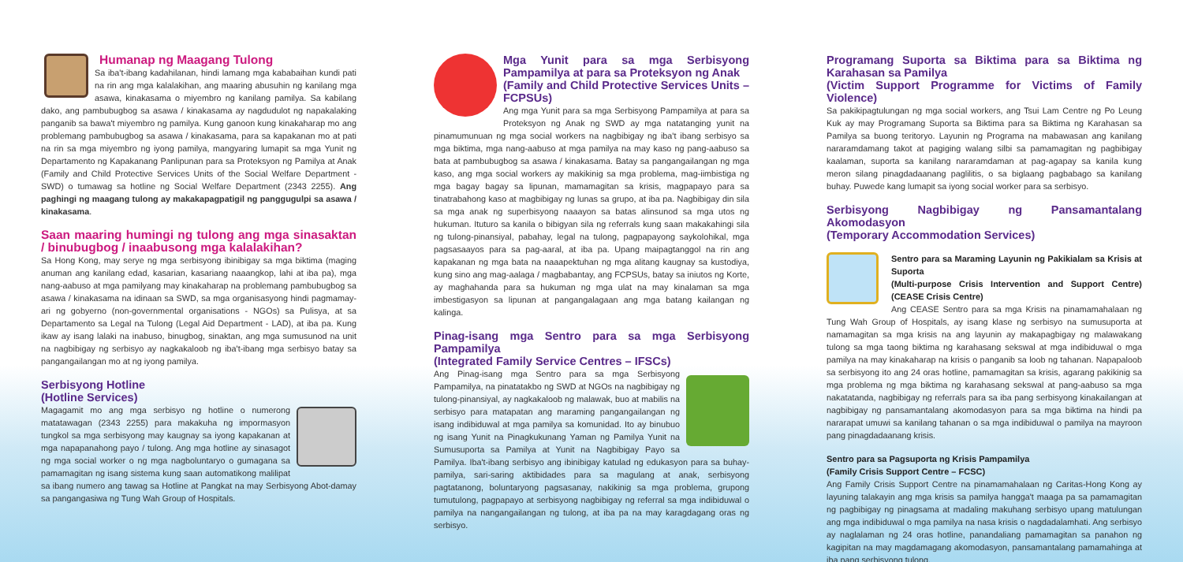Humanap ng Maagang Tulong
Sa iba't-ibang kadahilanan, hindi lamang mga kababaihan kundi pati na rin ang mga kalalakihan, ang maaring abusuhin ng kanilang mga asawa, kinakasama o miyembro ng kanilang pamilya. Sa kabilang dako, ang pambubugbog sa asawa / kinakasama ay nagdudulot ng napakalaking panganib sa bawa't miyembro ng pamilya. Kung ganoon kung kinakaharap mo ang problemang pambubugbog sa asawa / kinakasama, para sa kapakanan mo at pati na rin sa mga miyembro ng iyong pamilya, mangyaring lumapit sa mga Yunit ng Departamento ng Kapakanang Panlipunan para sa Proteksyon ng Pamilya at Anak (Family and Child Protective Services Units of the Social Welfare Department - SWD) o tumawag sa hotline ng Social Welfare Department (2343 2255). Ang paghingi ng maagang tulong ay makakapagpatigil ng panggugulpi sa asawa / kinakasama.
Saan maaring humingi ng tulong ang mga sinasaktan / binubugbog / inaabusong mga kalalakihan?
Sa Hong Kong, may serye ng mga serbisyong ibinibigay sa mga biktima (maging anuman ang kanilang edad, kasarian, kasariang naaangkop, lahi at iba pa), mga nang-aabuso at mga pamilyang may kinakaharap na problemang pambubugbog sa asawa / kinakasama na idinaan sa SWD, sa mga organisasyong hindi pagmamay-ari ng gobyerno (non-governmental organisations - NGOs) sa Pulisya, at sa Departamento sa Legal na Tulong (Legal Aid Department - LAD), at iba pa. Kung ikaw ay isang lalaki na inabuso, binugbog, sinaktan, ang mga sumusunod na unit na nagbibigay ng serbisyo ay nagkakaloob ng iba't-ibang mga serbisyo batay sa pangangailangan mo at ng iyong pamilya.
Serbisyong Hotline
(Hotline Services)
Magagamit mo ang mga serbisyo ng hotline o numerong matatawagan (2343 2255) para makakuha ng impormasyon tungkol sa mga serbisyong may kaugnay sa iyong kapakanan at mga napapanahong payo / tulong. Ang mga hotline ay sinasagot ng mga social worker o ng mga nagboluntaryo o gumagana sa pamamagitan ng isang sistema kung saan automatikong malilipat sa ibang numero ang tawag sa Hotline at Pangkat na may Serbisyong Abot-damay sa pangangasiwa ng Tung Wah Group of Hospitals.
Mga Yunit para sa mga Serbisyong Pampamilya at para sa Proteksyon ng Anak
(Family and Child Protective Services Units – FCPSUs)
Ang mga Yunit para sa mga Serbisyong Pampamilya at para sa Proteksyon ng Anak ng SWD ay mga natatanging yunit na pinamumunuan ng mga social workers na nagbibigay ng iba't ibang serbisyo sa mga biktima, mga nang-aabuso at mga pamilya na may kaso ng pang-aabuso sa bata at pambubugbog sa asawa / kinakasama. Batay sa pangangailangan ng mga kaso, ang mga social workers ay makikinig sa mga problema, mag-iimbistiga ng mga bagay bagay sa lipunan, mamamagitan sa krisis, magpapayo para sa tinatrabahong kaso at magbibigay ng lunas sa grupo, at iba pa. Nagbibigay din sila sa mga anak ng superbisyong naaayon sa batas alinsunod sa mga utos ng hukuman. Ituturo sa kanila o bibigyan sila ng referrals kung saan makakahingi sila ng tulong-pinansiyal, pabahay, legal na tulong, pagpapayong saykolohikal, mga pagsasaayos para sa pag-aaral, at iba pa. Upang maipagtanggol na rin ang kapakanan ng mga bata na naaapektuhan ng mga alitang kaugnay sa kustodiya, kung sino ang mag-aalaga / magbabantay, ang FCPSUs, batay sa iniutos ng Korte, ay maghahanda para sa hukuman ng mga ulat na may kinalaman sa mga imbestigasyon sa lipunan at pangangalagaan ang mga batang kailangan ng kalinga.
Pinag-isang mga Sentro para sa mga Serbisyong Pampamilya
(Integrated Family Service Centres – IFSCs)
Ang Pinag-isang mga Sentro para sa mga Serbisyong Pampamilya, na pinatatakbo ng SWD at NGOs na nagbibigay ng tulong-pinansiyal, ay nagkakaloob ng malawak, buo at mabilis na serbisyo para matapatan ang maraming pangangailangan ng isang indibiduwal at mga pamilya sa komunidad. Ito ay binubuo ng isang Yunit na Pinagkukunang Yaman ng Pamilya Yunit na Sumusuporta sa Pamilya at Yunit na Nagbibigay Payo sa Pamilya. Iba't-ibang serbisyo ang ibinibigay katulad ng edukasyon para sa buhay-pamilya, sari-saring aktibidades para sa magulang at anak, serbisyong pagtatanong, boluntaryong pagsasanay, nakikinig sa mga problema, grupong tumutulong, pagpapayo at serbisyong nagbibigay ng referral sa mga indibiduwal o pamilya na nangangailangan ng tulong, at iba pa na may karagdagang oras ng serbisyo.
Programang Suporta sa Biktima para sa Biktima ng Karahasan sa Pamilya
(Victim Support Programme for Victims of Family Violence)
Sa pakikipagtulungan ng mga social workers, ang Tsui Lam Centre ng Po Leung Kuk ay may Programang Suporta sa Biktima para sa Biktima ng Karahasan sa Pamilya sa buong teritoryo. Layunin ng Programa na mabawasan ang kanilang nararamdamang takot at pagiging walang silbi sa pamamagitan ng pagbibigay kaalaman, suporta sa kanilang nararamdaman at pag-agapay sa kanila kung meron silang pinagdadaanang paglilitis, o sa biglaang pagbabago sa kanilang buhay. Puwede kang lumapit sa iyong social worker para sa serbisyo.
Serbisyong Nagbibigay ng Pansamantalang Akomodasyon
(Temporary Accommodation Services)
Sentro para sa Maraming Layunin ng Pakikialam sa Krisis at Suporta
(Multi-purpose Crisis Intervention and Support Centre) (CEASE Crisis Centre)
Ang CEASE Sentro para sa mga Krisis na pinamamahalaan ng Tung Wah Group of Hospitals, ay isang klase ng serbisyo na sumusuporta at namamagitan sa mga krisis na ang layunin ay makapagbigay ng malawakang tulong sa mga taong biktima ng karahasang sekswal at mga indibiduwal o mga pamilya na may kinakaharap na krisis o panganib sa loob ng tahanan. Napapaloob sa serbisyong ito ang 24 oras hotline, pamamagitan sa krisis, agarang pakikinig sa mga problema ng mga biktima ng karahasang sekswal at pang-aabuso sa mga nakatatanda, nagbibigay ng referrals para sa iba pang serbisyong kinakailangan at nagbibigay ng pansamantalang akomodasyon para sa mga biktima na hindi pa nararapat umuwi sa kanilang tahanan o sa mga indibiduwal o pamilya na mayroon pang pinagdadaanang krisis.
Sentro para sa Pagsuporta ng Krisis Pampamilya
(Family Crisis Support Centre – FCSC)
Ang Family Crisis Support Centre na pinamamahalaan ng Caritas-Hong Kong ay layuning talakayin ang mga krisis sa pamilya hangga't maaga pa sa pamamagitan ng pagbibigay ng pinagsama at madaling makuhang serbisyo upang matulungan ang mga indibiduwal o mga pamilya na nasa krisis o nagdadalamhati. Ang serbisyo ay naglalaman ng 24 oras hotline, panandaliang pamamagitan sa panahon ng kagipitan na may magdamagang akomodasyon, pansamantalang pamamahinga at iba pang serbisyong tulong.